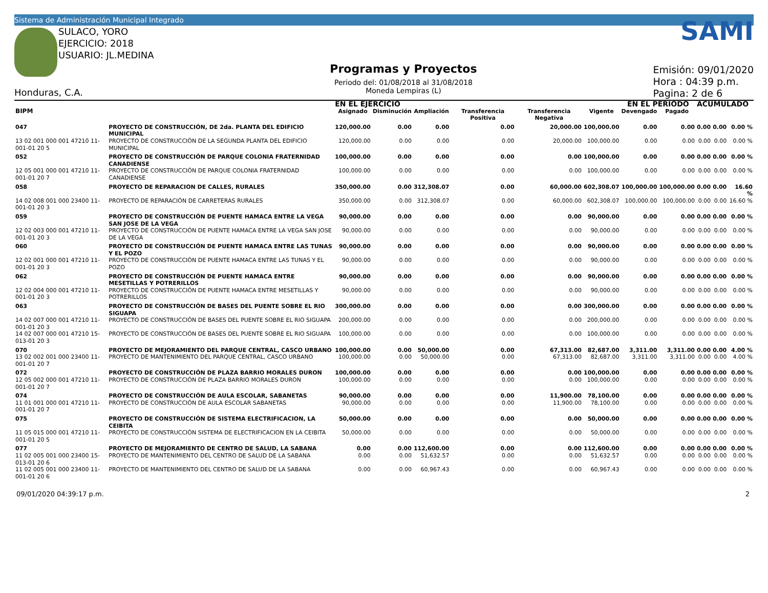Sistema de Administración Municipal Integrado
SULACO, YORO
EJERCICIO: 2018
USUARIO: JL.MEDINA
Honduras, C.A.
Programas y Proyectos
Periodo del: 01/08/2018 al 31/08/2018
Moneda Lempiras (L)
SAMI
Emisión: 09/01/2020
Hora : 04:39 p.m.
Pagina: 2 de 6
| | | EN EL EJERCICIO | | | | | | EN EL PERIODO | | ACUMULADO | | |
| --- | --- | --- | --- | --- | --- | --- | --- | --- | --- | --- | --- | --- |
| BIPM | | Asignado | Disminución | Ampliación | Transferencia Positiva | Transferencia Negativa | Vigente | Devengado | Pagado | | | |
| 047 | PROYECTO DE CONSTRUCCIÓN, DE 2da. PLANTA DEL EDIFICIO MUNICIPAL | 120,000.00 | 0.00 | 0.00 | 0.00 | 20,000.00 | 100,000.00 | 0.00 | 0.00 | 0.00 | 0.00 | 0.00 % |
| 13 02 001 000 001 47210 11-001-01 20 5 | PROYECTO DE CONSTRUCCIÓN DE LA SEGUNDA PLANTA DEL EDIFICIO MUNICIPAL | 120,000.00 | 0.00 | 0.00 | 0.00 | 20,000.00 | 100,000.00 | 0.00 | 0.00 | 0.00 | 0.00 | 0.00 % |
| 052 | PROYECTO DE CONSTRUCCIÓN DE PARQUE COLONIA FRATERNIDAD CANADIENSE | 100,000.00 | 0.00 | 0.00 | 0.00 | 0.00 | 100,000.00 | 0.00 | 0.00 | 0.00 | 0.00 | 0.00 % |
| 12 05 001 000 001 47210 11-001-01 20 7 | PROYECTO DE CONSTRUCCIÓN DE PARQUE COLONIA FRATERNIDAD CANADIENSE | 100,000.00 | 0.00 | 0.00 | 0.00 | 0.00 | 100,000.00 | 0.00 | 0.00 | 0.00 | 0.00 | 0.00 % |
| 058 | PROYECTO DE REPARACION DE CALLES, RURALES | 350,000.00 | 0.00 | 312,308.07 | 0.00 | 60,000.00 | 602,308.07 | 100,000.00 | 100,000.00 | 0.00 | 0.00 | 16.60 % |
| 14 02 008 001 000 23400 11-001-01 20 3 | PROYECTO DE REPARACIÓN DE CARRETERAS RURALES | 350,000.00 | 0.00 | 312,308.07 | 0.00 | 60,000.00 | 602,308.07 | 100,000.00 | 100,000.00 | 0.00 | 0.00 | 16.60 % |
| 059 | PROYECTO DE CONSTRUCCIÓN DE PUENTE HAMACA ENTRE LA VEGA SAN JOSE DE LA VEGA | 90,000.00 | 0.00 | 0.00 | 0.00 | 0.00 | 90,000.00 | 0.00 | 0.00 | 0.00 | 0.00 | 0.00 % |
| 12 02 003 000 001 47210 11-001-01 20 3 | PROYECTO DE CONSTRUCCIÓN DE PUENTE HAMACA ENTRE LA VEGA SAN JOSE DE LA VEGA | 90,000.00 | 0.00 | 0.00 | 0.00 | 0.00 | 90,000.00 | 0.00 | 0.00 | 0.00 | 0.00 | 0.00 % |
| 060 | PROYECTO DE CONSTRUCCIÓN DE PUENTE HAMACA ENTRE LAS TUNAS Y EL POZO | 90,000.00 | 0.00 | 0.00 | 0.00 | 0.00 | 90,000.00 | 0.00 | 0.00 | 0.00 | 0.00 | 0.00 % |
| 12 02 001 000 001 47210 11-001-01 20 3 | PROYECTO DE CONSTRUCCIÓN DE PUENTE HAMACA ENTRE LAS TUNAS Y EL POZO | 90,000.00 | 0.00 | 0.00 | 0.00 | 0.00 | 90,000.00 | 0.00 | 0.00 | 0.00 | 0.00 | 0.00 % |
| 062 | PROYECTO DE CONSTRUCCIÓN DE PUENTE HAMACA ENTRE MESETILLAS Y POTRERILLOS | 90,000.00 | 0.00 | 0.00 | 0.00 | 0.00 | 90,000.00 | 0.00 | 0.00 | 0.00 | 0.00 | 0.00 % |
| 12 02 004 000 001 47210 11-001-01 20 3 | PROYECTO DE CONSTRUCCIÓN DE PUENTE HAMACA ENTRE MESETILLAS Y POTRERILLOS | 90,000.00 | 0.00 | 0.00 | 0.00 | 0.00 | 90,000.00 | 0.00 | 0.00 | 0.00 | 0.00 | 0.00 % |
| 063 | PROYECTO DE CONSTRUCCIÓN DE BASES DEL PUENTE SOBRE EL RIO SIGUAPA | 300,000.00 | 0.00 | 0.00 | 0.00 | 0.00 | 300,000.00 | 0.00 | 0.00 | 0.00 | 0.00 | 0.00 % |
| 14 02 007 000 001 47210 11-001-01 20 3 | PROYECTO DE CONSTRUCCIÓN DE BASES DEL PUENTE SOBRE EL RIO SIGUAPA | 200,000.00 | 0.00 | 0.00 | 0.00 | 0.00 | 200,000.00 | 0.00 | 0.00 | 0.00 | 0.00 | 0.00 % |
| 14 02 007 000 001 47210 15-013-01 20 3 | PROYECTO DE CONSTRUCCIÓN DE BASES DEL PUENTE SOBRE EL RIO SIGUAPA | 100,000.00 | 0.00 | 0.00 | 0.00 | 0.00 | 100,000.00 | 0.00 | 0.00 | 0.00 | 0.00 | 0.00 % |
| 070 | PROYECTO DE MEJORAMIENTO DEL PARQUE CENTRAL, CASCO URBANO | 100,000.00 | 0.00 | 50,000.00 | 0.00 | 67,313.00 | 82,687.00 | 3,311.00 | 3,311.00 | 0.00 | 0.00 | 4.00 % |
| 13 02 002 001 000 23400 11-001-01 20 7 | PROYECTO DE MANTENIMIENTO DEL PARQUE CENTRAL, CASCO URBANO | 100,000.00 | 0.00 | 50,000.00 | 0.00 | 67,313.00 | 82,687.00 | 3,311.00 | 3,311.00 | 0.00 | 0.00 | 4.00 % |
| 072 | PROYECTO DE CONSTRUCCIÓN DE PLAZA BARRIO MORALES DURON | 100,000.00 | 0.00 | 0.00 | 0.00 | 0.00 | 100,000.00 | 0.00 | 0.00 | 0.00 | 0.00 | 0.00 % |
| 12 05 002 000 001 47210 11-001-01 20 7 | PROYECTO DE CONSTRUCCIÓN DE PLAZA BARRIO MORALES DURON | 100,000.00 | 0.00 | 0.00 | 0.00 | 0.00 | 100,000.00 | 0.00 | 0.00 | 0.00 | 0.00 | 0.00 % |
| 074 | PROYECTO DE CONSTRUCCIÓN DE AULA ESCOLAR, SABANETAS | 90,000.00 | 0.00 | 0.00 | 0.00 | 11,900.00 | 78,100.00 | 0.00 | 0.00 | 0.00 | 0.00 | 0.00 % |
| 11 01 001 000 001 47210 11-001-01 20 7 | PROYECTO DE CONSTRUCCIÓN DE AULA ESCOLAR SABANETAS | 90,000.00 | 0.00 | 0.00 | 0.00 | 11,900.00 | 78,100.00 | 0.00 | 0.00 | 0.00 | 0.00 | 0.00 % |
| 075 | PROYECTO DE CONSTRUCCIÓN DE SISTEMA ELECTRIFICACION, LA CEIBITA | 50,000.00 | 0.00 | 0.00 | 0.00 | 0.00 | 50,000.00 | 0.00 | 0.00 | 0.00 | 0.00 | 0.00 % |
| 11 05 015 000 001 47210 11-001-01 20 5 | PROYECTO DE CONSTRUCCIÓN SISTEMA DE ELECTRIFICACION EN LA CEIBITA | 50,000.00 | 0.00 | 0.00 | 0.00 | 0.00 | 50,000.00 | 0.00 | 0.00 | 0.00 | 0.00 | 0.00 % |
| 077 | PROYECTO DE MEJORAMIENTO DE CENTRO DE SALUD, LA SABANA | 0.00 | 0.00 | 112,600.00 | 0.00 | 0.00 | 112,600.00 | 0.00 | 0.00 | 0.00 | 0.00 | 0.00 % |
| 11 02 005 001 000 23400 15-013-01 20 6 | PROYECTO DE MANTENIMIENTO DEL CENTRO DE SALUD DE LA SABANA | 0.00 | 0.00 | 51,632.57 | 0.00 | 0.00 | 51,632.57 | 0.00 | 0.00 | 0.00 | 0.00 | 0.00 % |
| 11 02 005 001 000 23400 11-001-01 20 6 | PROYECTO DE MANTENIMIENTO DEL CENTRO DE SALUD DE LA SABANA | 0.00 | 0.00 | 60,967.43 | 0.00 | 0.00 | 60,967.43 | 0.00 | 0.00 | 0.00 | 0.00 | 0.00 % |
09/01/2020 04:39:17 p.m. 2